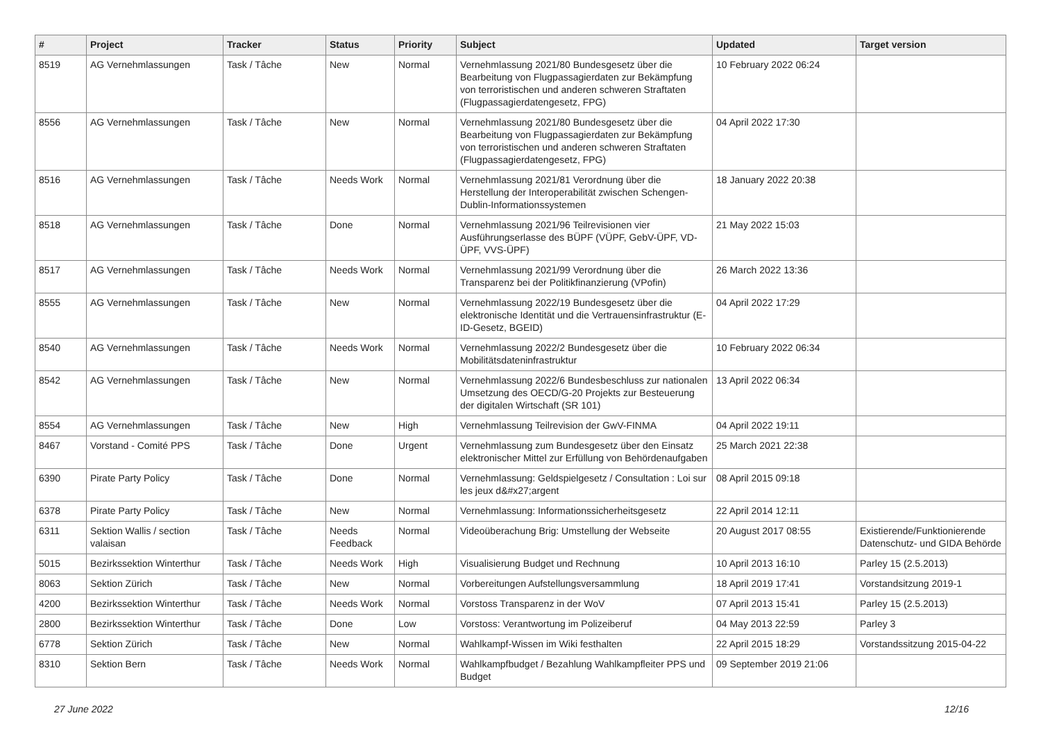| # | Project | Tracker | Status | Priority | Subject | Updated | Target version |
| --- | --- | --- | --- | --- | --- | --- | --- |
| 8519 | AG Vernehmlassungen | Task / Tâche | New | Normal | Vernehmlassung 2021/80 Bundesgesetz über die Bearbeitung von Flugpassagierdaten zur Bekämpfung von terroristischen und anderen schweren Straftaten (Flugpassagierdatengesetz, FPG) | 10 February 2022 06:24 | |
| 8556 | AG Vernehmlassungen | Task / Tâche | New | Normal | Vernehmlassung 2021/80 Bundesgesetz über die Bearbeitung von Flugpassagierdaten zur Bekämpfung von terroristischen und anderen schweren Straftaten (Flugpassagierdatengesetz, FPG) | 04 April 2022 17:30 | |
| 8516 | AG Vernehmlassungen | Task / Tâche | Needs Work | Normal | Vernehmlassung 2021/81 Verordnung über die Herstellung der Interoperabilität zwischen Schengen-Dublin-Informationssystemen | 18 January 2022 20:38 | |
| 8518 | AG Vernehmlassungen | Task / Tâche | Done | Normal | Vernehmlassung 2021/96 Teilrevisionen vier Ausführungserlasse des BÜPF (VÜPF, GebV-ÜPF, VD-ÜPF, VVS-ÜPF) | 21 May 2022 15:03 | |
| 8517 | AG Vernehmlassungen | Task / Tâche | Needs Work | Normal | Vernehmlassung 2021/99 Verordnung über die Transparenz bei der Politikfinanzierung (VPofin) | 26 March 2022 13:36 | |
| 8555 | AG Vernehmlassungen | Task / Tâche | New | Normal | Vernehmlassung 2022/19 Bundesgesetz über die elektronische Identität und die Vertrauensinfrastruktur (E-ID-Gesetz, BGEID) | 04 April 2022 17:29 | |
| 8540 | AG Vernehmlassungen | Task / Tâche | Needs Work | Normal | Vernehmlassung 2022/2 Bundesgesetz über die Mobilitätsdateninfrastruktur | 10 February 2022 06:34 | |
| 8542 | AG Vernehmlassungen | Task / Tâche | New | Normal | Vernehmlassung 2022/6 Bundesbeschluss zur nationalen Umsetzung des OECD/G-20 Projekts zur Besteuerung der digitalen Wirtschaft (SR 101) | 13 April 2022 06:34 | |
| 8554 | AG Vernehmlassungen | Task / Tâche | New | High | Vernehmlassung Teilrevision der GwV-FINMA | 04 April 2022 19:11 | |
| 8467 | Vorstand - Comité PPS | Task / Tâche | Done | Urgent | Vernehmlassung zum Bundesgesetz über den Einsatz elektronischer Mittel zur Erfüllung von Behördenaufgaben | 25 March 2021 22:38 | |
| 6390 | Pirate Party Policy | Task / Tâche | Done | Normal | Vernehmlassung: Geldspielgesetz / Consultation : Loi sur les jeux d&#x27;argent | 08 April 2015 09:18 | |
| 6378 | Pirate Party Policy | Task / Tâche | New | Normal | Vernehmlassung: Informationssicherheitsgesetz | 22 April 2014 12:11 | |
| 6311 | Sektion Wallis / section valaisan | Task / Tâche | Needs Feedback | Normal | Videoüberachung Brig: Umstellung der Webseite | 20 August 2017 08:55 | Existierende/Funktionierende Datenschutz- und GIDA Behörde |
| 5015 | Bezirkssektion Winterthur | Task / Tâche | Needs Work | High | Visualisierung Budget und Rechnung | 10 April 2013 16:10 | Parley 15 (2.5.2013) |
| 8063 | Sektion Zürich | Task / Tâche | New | Normal | Vorbereitungen Aufstellungsversammlung | 18 April 2019 17:41 | Vorstandsitzung 2019-1 |
| 4200 | Bezirkssektion Winterthur | Task / Tâche | Needs Work | Normal | Vorstoss Transparenz in der WoV | 07 April 2013 15:41 | Parley 15 (2.5.2013) |
| 2800 | Bezirkssektion Winterthur | Task / Tâche | Done | Low | Vorstoss: Verantwortung im Polizeiberuf | 04 May 2013 22:59 | Parley 3 |
| 6778 | Sektion Zürich | Task / Tâche | New | Normal | Wahlkampf-Wissen im Wiki festhalten | 22 April 2015 18:29 | Vorstandssitzung 2015-04-22 |
| 8310 | Sektion Bern | Task / Tâche | Needs Work | Normal | Wahlkampfbudget / Bezahlung Wahlkampfleiter PPS und Budget | 09 September 2019 21:06 | |
27 June 2022 12/16